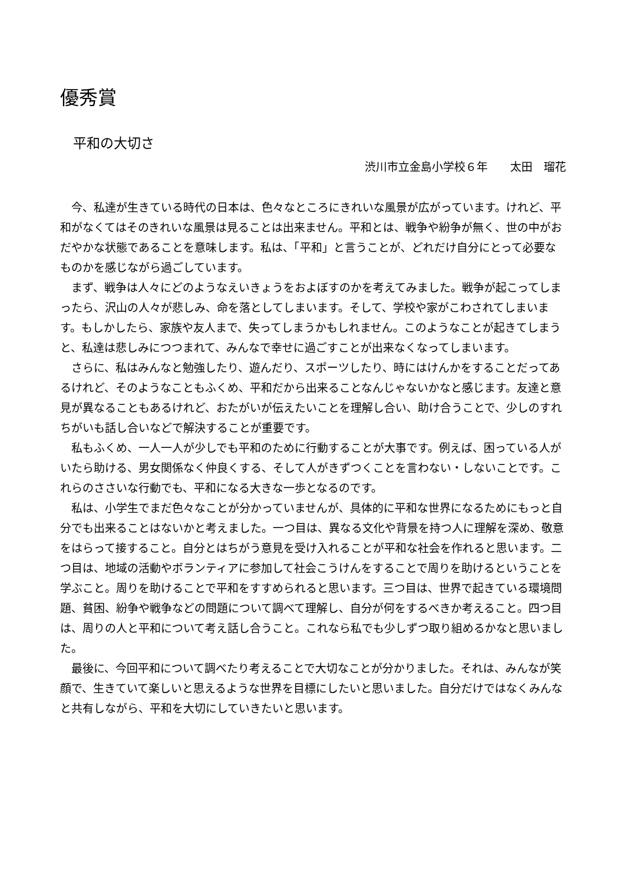優秀賞
平和の大切さ
渋川市立金島小学校６年　　太田　瑠花
今、私達が生きている時代の日本は、色々なところにきれいな風景が広がっています。けれど、平和がなくてはそのきれいな風景は見ることは出来ません。平和とは、戦争や紛争が無く、世の中がおだやかな状態であることを意味します。私は、「平和」と言うことが、どれだけ自分にとって必要なものかを感じながら過ごしています。
まず、戦争は人々にどのようなえいきょうをおよぼすのかを考えてみました。戦争が起こってしまったら、沢山の人々が悲しみ、命を落としてしまいます。そして、学校や家がこわされてしまいます。もしかしたら、家族や友人まで、失ってしまうかもしれません。このようなことが起きてしまうと、私達は悲しみにつつまれて、みんなで幸せに過ごすことが出来なくなってしまいます。
さらに、私はみんなと勉強したり、遊んだり、スポーツしたり、時にはけんかをすることだってあるけれど、そのようなこともふくめ、平和だから出来ることなんじゃないかなと感じます。友達と意見が異なることもあるけれど、おたがいが伝えたいことを理解し合い、助け合うことで、少しのすれちがいも話し合いなどで解決することが重要です。
私もふくめ、一人一人が少しでも平和のために行動することが大事です。例えば、困っている人がいたら助ける、男女関係なく仲良くする、そして人がきずつくことを言わない・しないことです。これらのささいな行動でも、平和になる大きな一歩となるのです。
私は、小学生でまだ色々なことが分かっていませんが、具体的に平和な世界になるためにもっと自分でも出来ることはないかと考えました。一つ目は、異なる文化や背景を持つ人に理解を深め、敬意をはらって接すること。自分とはちがう意見を受け入れることが平和な社会を作れると思います。二つ目は、地域の活動やボランティアに参加して社会こうけんをすることで周りを助けるということを学ぶこと。周りを助けることで平和をすすめられると思います。三つ目は、世界で起きている環境問題、貧困、紛争や戦争などの問題について調べて理解し、自分が何をするべきか考えること。四つ目は、周りの人と平和について考え話し合うこと。これなら私でも少しずつ取り組めるかなと思いました。
最後に、今回平和について調べたり考えることで大切なことが分かりました。それは、みんなが笑顔で、生きていて楽しいと思えるような世界を目標にしたいと思いました。自分だけではなくみんなと共有しながら、平和を大切にしていきたいと思います。